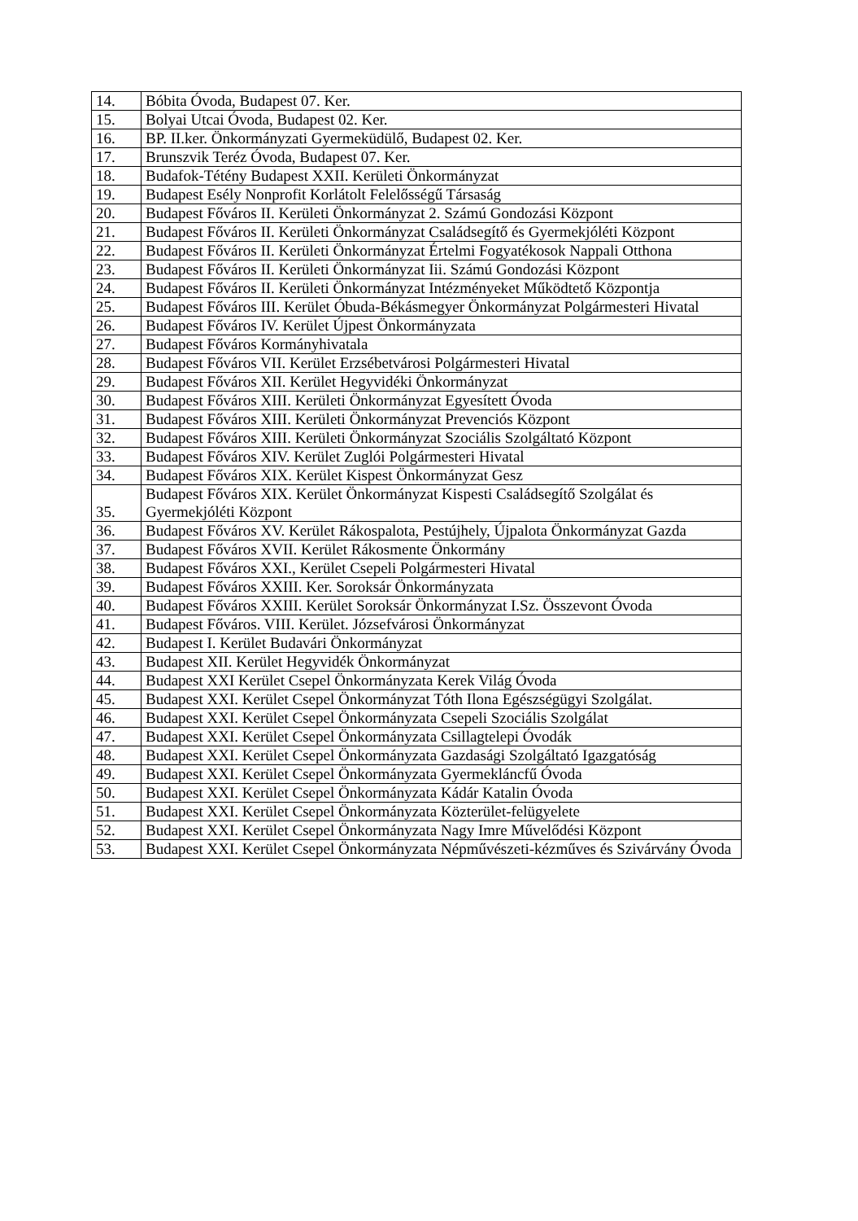| 14. | Bóbita Óvoda, Budapest 07. Ker. |
| 15. | Bolyai Utcai Óvoda, Budapest 02. Ker. |
| 16. | BP. II.ker. Önkormányzati Gyermeküdülő, Budapest 02. Ker. |
| 17. | Brunszvik Teréz Óvoda, Budapest 07. Ker. |
| 18. | Budafok-Tétény Budapest XXII. Kerületi Önkormányzat |
| 19. | Budapest Esély Nonprofit Korlátolt Felelősségű Társaság |
| 20. | Budapest Főváros II. Kerületi Önkormányzat 2. Számú Gondozási Központ |
| 21. | Budapest Főváros II. Kerületi Önkormányzat Családsegítő és Gyermekjóléti Központ |
| 22. | Budapest Főváros II. Kerületi Önkormányzat Értelmi Fogyatékosok Nappali Otthona |
| 23. | Budapest Főváros II. Kerületi Önkormányzat Iii. Számú Gondozási Központ |
| 24. | Budapest Főváros II. Kerületi Önkormányzat Intézményeket Működtető Központja |
| 25. | Budapest Főváros III. Kerület Óbuda-Békásmegyer Önkormányzat Polgármesteri Hivatal |
| 26. | Budapest Főváros IV. Kerület Újpest Önkormányzata |
| 27. | Budapest Főváros Kormányhivatala |
| 28. | Budapest Főváros VII. Kerület Erzsébetvárosi Polgármesteri Hivatal |
| 29. | Budapest Főváros XII. Kerület Hegyvidéki Önkormányzat |
| 30. | Budapest Főváros XIII. Kerületi Önkormányzat Egyesített Óvoda |
| 31. | Budapest Főváros XIII. Kerületi Önkormányzat Prevenciós Központ |
| 32. | Budapest Főváros XIII. Kerületi Önkormányzat Szociális Szolgáltató Központ |
| 33. | Budapest Főváros XIV. Kerület Zuglói Polgármesteri Hivatal |
| 34. | Budapest Főváros XIX. Kerület Kispest Önkormányzat Gesz |
| 35. | Budapest Főváros XIX. Kerület Önkormányzat Kispesti Családsegítő Szolgálat és Gyermekjóléti Központ |
| 36. | Budapest Főváros XV. Kerület Rákospalota, Pestújhely, Újpalota Önkormányzat Gazda |
| 37. | Budapest Főváros XVII. Kerület Rákosmente Önkormány |
| 38. | Budapest Főváros XXI., Kerület Csepeli Polgármesteri Hivatal |
| 39. | Budapest Főváros XXIII. Ker. Soroksár Önkormányzata |
| 40. | Budapest Főváros XXIII. Kerület Soroksár Önkormányzat I.Sz. Összevont Óvoda |
| 41. | Budapest Főváros. VIII. Kerület. Józsefvárosi Önkormányzat |
| 42. | Budapest I. Kerület Budavári Önkormányzat |
| 43. | Budapest XII. Kerület Hegyvidék Önkormányzat |
| 44. | Budapest XXI Kerület Csepel Önkormányzata Kerek Világ Óvoda |
| 45. | Budapest XXI. Kerület Csepel Önkormányzat Tóth Ilona Egészségügyi Szolgálat. |
| 46. | Budapest XXI. Kerület Csepel Önkormányzata Csepeli Szociális Szolgálat |
| 47. | Budapest XXI. Kerület Csepel Önkormányzata Csillagtelepi Óvodák |
| 48. | Budapest XXI. Kerület Csepel Önkormányzata Gazdasági Szolgáltató Igazgatóság |
| 49. | Budapest XXI. Kerület Csepel Önkormányzata Gyermekláncfű Óvoda |
| 50. | Budapest XXI. Kerület Csepel Önkormányzata Kádár Katalin Óvoda |
| 51. | Budapest XXI. Kerület Csepel Önkormányzata Közterület-felügyelete |
| 52. | Budapest XXI. Kerület Csepel Önkormányzata Nagy Imre Művelődési Központ |
| 53. | Budapest XXI. Kerület Csepel Önkormányzata Népművészeti-kézműves és Szivárvány Óvoda |